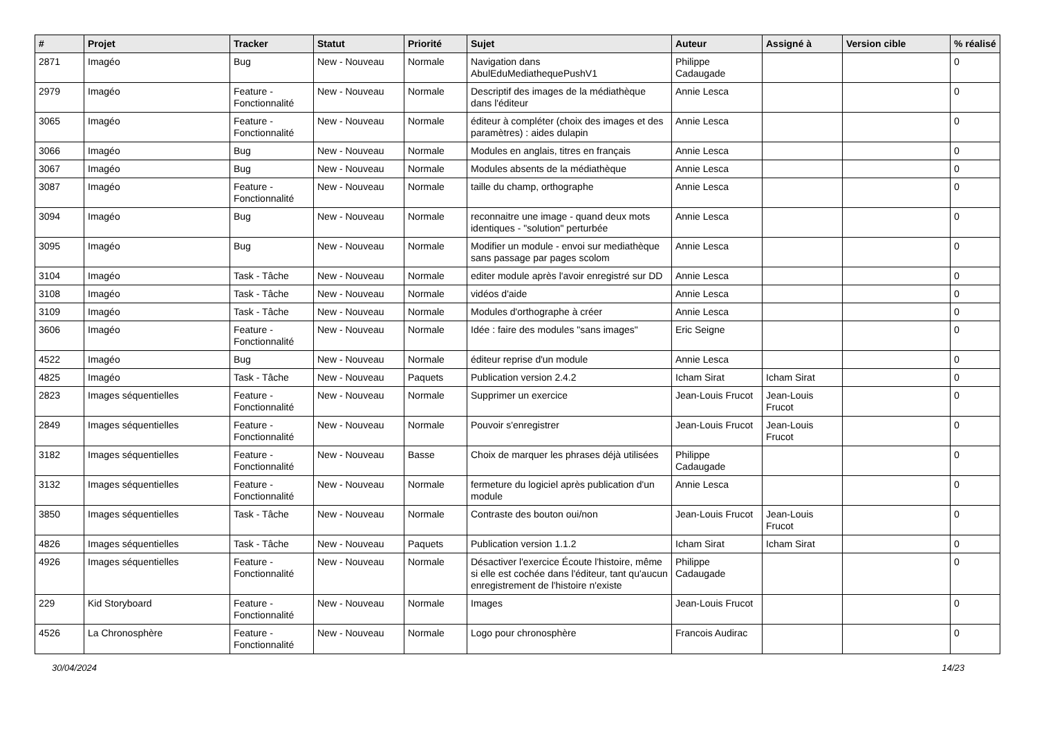| # | Projet | Tracker | Statut | Priorité | Sujet | Auteur | Assigné à | Version cible | % réalisé |
| --- | --- | --- | --- | --- | --- | --- | --- | --- | --- |
| 2871 | Imagéo | Bug | New - Nouveau | Normale | Navigation dans AbulEduMediathequePushV1 | Philippe Cadaugade | | | 0 |
| 2979 | Imagéo | Feature - Fonctionnalité | New - Nouveau | Normale | Descriptif des images de la médiathèque dans l'éditeur | Annie Lesca | | | 0 |
| 3065 | Imagéo | Feature - Fonctionnalité | New - Nouveau | Normale | éditeur à compléter (choix des images et des paramètres) : aides dulapin | Annie Lesca | | | 0 |
| 3066 | Imagéo | Bug | New - Nouveau | Normale | Modules en anglais, titres en français | Annie Lesca | | | 0 |
| 3067 | Imagéo | Bug | New - Nouveau | Normale | Modules absents de la médiathèque | Annie Lesca | | | 0 |
| 3087 | Imagéo | Feature - Fonctionnalité | New - Nouveau | Normale | taille du champ, orthographe | Annie Lesca | | | 0 |
| 3094 | Imagéo | Bug | New - Nouveau | Normale | reconnaitre une image - quand deux mots identiques - "solution" perturbée | Annie Lesca | | | 0 |
| 3095 | Imagéo | Bug | New - Nouveau | Normale | Modifier un module - envoi sur mediathèque sans passage par pages scolom | Annie Lesca | | | 0 |
| 3104 | Imagéo | Task - Tâche | New - Nouveau | Normale | editer module après l'avoir enregistré sur DD | Annie Lesca | | | 0 |
| 3108 | Imagéo | Task - Tâche | New - Nouveau | Normale | vidéos d'aide | Annie Lesca | | | 0 |
| 3109 | Imagéo | Task - Tâche | New - Nouveau | Normale | Modules d'orthographe à créer | Annie Lesca | | | 0 |
| 3606 | Imagéo | Feature - Fonctionnalité | New - Nouveau | Normale | Idée : faire des modules "sans images" | Eric Seigne | | | 0 |
| 4522 | Imagéo | Bug | New - Nouveau | Normale | éditeur reprise d'un module | Annie Lesca | | | 0 |
| 4825 | Imagéo | Task - Tâche | New - Nouveau | Paquets | Publication version 2.4.2 | Icham Sirat | Icham Sirat | | 0 |
| 2823 | Images séquentielles | Feature - Fonctionnalité | New - Nouveau | Normale | Supprimer un exercice | Jean-Louis Frucot | Jean-Louis Frucot | | 0 |
| 2849 | Images séquentielles | Feature - Fonctionnalité | New - Nouveau | Normale | Pouvoir s'enregistrer | Jean-Louis Frucot | Jean-Louis Frucot | | 0 |
| 3182 | Images séquentielles | Feature - Fonctionnalité | New - Nouveau | Basse | Choix de marquer les phrases déjà utilisées | Philippe Cadaugade | | | 0 |
| 3132 | Images séquentielles | Feature - Fonctionnalité | New - Nouveau | Normale | fermeture du logiciel après publication d'un module | Annie Lesca | | | 0 |
| 3850 | Images séquentielles | Task - Tâche | New - Nouveau | Normale | Contraste des bouton oui/non | Jean-Louis Frucot | Jean-Louis Frucot | | 0 |
| 4826 | Images séquentielles | Task - Tâche | New - Nouveau | Paquets | Publication version 1.1.2 | Icham Sirat | Icham Sirat | | 0 |
| 4926 | Images séquentielles | Feature - Fonctionnalité | New - Nouveau | Normale | Désactiver l'exercice Écoute l'histoire, même si elle est cochée dans l'éditeur, tant qu'aucun enregistrement de l'histoire n'existe | Philippe Cadaugade | | | 0 |
| 229 | Kid Storyboard | Feature - Fonctionnalité | New - Nouveau | Normale | Images | Jean-Louis Frucot | | | 0 |
| 4526 | La Chronosphère | Feature - Fonctionnalité | New - Nouveau | Normale | Logo pour chronosphère | Francois Audirac | | | 0 |
30/04/2024 14/23